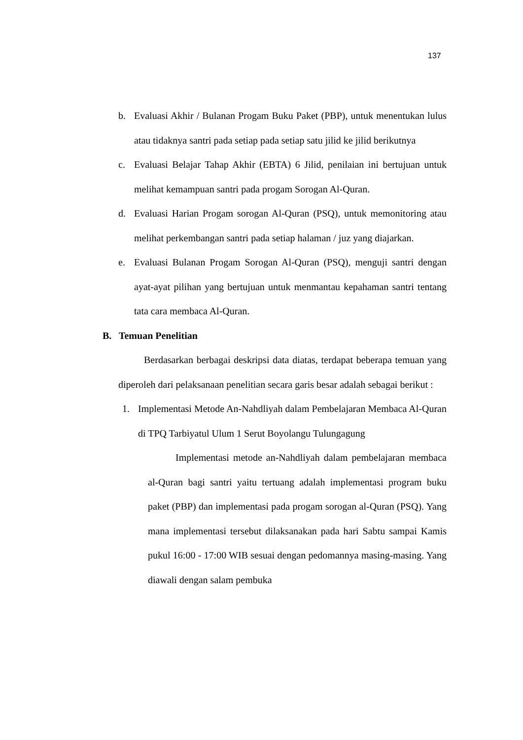137
b. Evaluasi Akhir / Bulanan Progam Buku Paket (PBP), untuk menentukan lulus atau tidaknya santri pada setiap pada setiap satu jilid ke jilid berikutnya
c. Evaluasi Belajar Tahap Akhir (EBTA) 6 Jilid, penilaian ini bertujuan untuk melihat kemampuan santri pada progam Sorogan Al-Quran.
d. Evaluasi Harian Progam sorogan Al-Quran (PSQ), untuk memonitoring atau melihat perkembangan santri pada setiap halaman / juz yang diajarkan.
e. Evaluasi Bulanan Progam Sorogan Al-Quran (PSQ), menguji santri dengan ayat-ayat pilihan yang bertujuan untuk menmantau kepahaman santri tentang tata cara membaca Al-Quran.
B. Temuan Penelitian
Berdasarkan berbagai deskripsi data diatas, terdapat beberapa temuan yang diperoleh dari pelaksanaan penelitian secara garis besar adalah sebagai berikut :
1. Implementasi Metode An-Nahdliyah dalam Pembelajaran Membaca Al-Quran di TPQ Tarbiyatul Ulum 1 Serut Boyolangu Tulungagung
Implementasi metode an-Nahdliyah dalam pembelajaran membaca al-Quran bagi santri yaitu tertuang adalah implementasi program buku paket (PBP) dan implementasi pada progam sorogan al-Quran (PSQ). Yang mana implementasi tersebut dilaksanakan pada hari Sabtu sampai Kamis pukul 16:00 - 17:00 WIB sesuai dengan pedomannya masing-masing. Yang diawali dengan salam pembuka